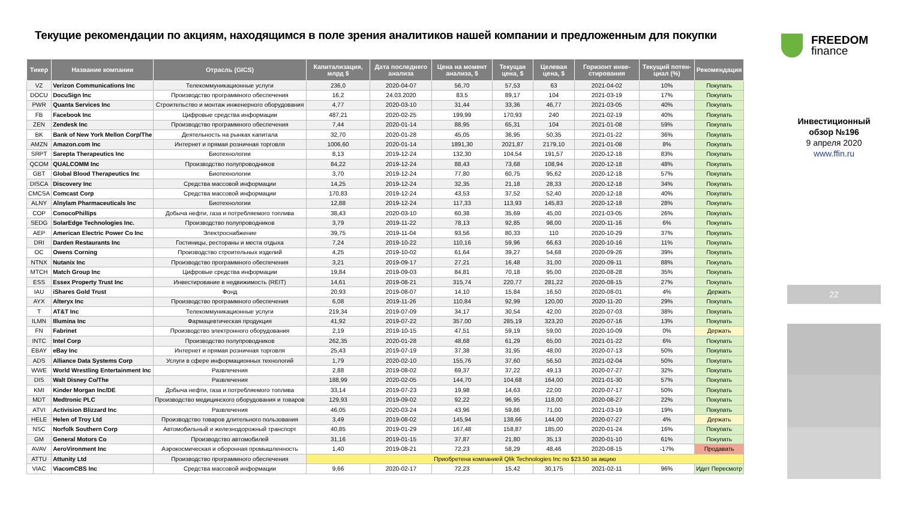Текущие рекомендации по акциям, находящимся в поле зрения аналитиков нашей компании и предложенным для покупки
FREEDOM
finance
Инвестиционный
обзор №196
9 апреля 2020
www.ffin.ru
22
| Тикер | Название компании | Отрасль (GICS) | Капитализация, млрд $ | Дата последнего анализа | Цена на момент анализа, $ | Текущая цена, $ | Целевая цена, $ | Горизонт инве-стирования | Текущий потен-циал (%) | Рекомендация |
| --- | --- | --- | --- | --- | --- | --- | --- | --- | --- | --- |
| VZ | Verizon Communications Inc | Телекоммуникационные услуги | 236,0 | 2020-04-07 | 56,70 | 57,53 | 63 | 2021-04-02 | 10% | Покупать |
| DOCU | DocuSign Inc | Производство программного обеспечения | 16,2 | 24.03.2020 | 83.5 | 89,17 | 104 | 2021-03-19 | 17% | Покупать |
| PWR | Quanta Services Inc | Строительство и монтаж инженерного оборудования | 4,77 | 2020-03-10 | 31,44 | 33,36 | 46,77 | 2021-03-05 | 40% | Покупать |
| FB | Facebook Inc | Цифровые средства информации | 487,21 | 2020-02-25 | 199,99 | 170,93 | 240 | 2021-02-19 | 40% | Покупать |
| ZEN | Zendesk Inc | Производство программного обеспечения | 7,44 | 2020-01-14 | 88,95 | 65,31 | 104 | 2021-01-08 | 59% | Покупать |
| BK | Bank of New York Mellon Corp/The | Деятельность на рынках капитала | 32,70 | 2020-01-28 | 45,05 | 36,95 | 50,35 | 2021-01-22 | 36% | Покупать |
| AMZN | Amazon.com Inc | Интернет и прямая розничная торговля | 1006,60 | 2020-01-14 | 1891,30 | 2021,87 | 2179,10 | 2021-01-08 | 8% | Покупать |
| SRPT | Sarepta Therapeutics Inc | Биотехнологии | 8,13 | 2019-12-24 | 132,30 | 104,54 | 191,57 | 2020-12-18 | 83% | Покупать |
| QCOM | QUALCOMM Inc | Производство полупроводников | 84,22 | 2019-12-24 | 88,43 | 73,68 | 108,94 | 2020-12-18 | 48% | Покупать |
| GBT | Global Blood Therapeutics Inc | Биотехнологии | 3,70 | 2019-12-24 | 77,80 | 60,75 | 95,62 | 2020-12-18 | 57% | Покупать |
| DISCA | Discovery Inc | Средства массовой информации | 14,25 | 2019-12-24 | 32,35 | 21,18 | 28,33 | 2020-12-18 | 34% | Покупать |
| CMCSA | Comcast Corp | Средства массовой информации | 170,83 | 2019-12-24 | 43,53 | 37,52 | 52,40 | 2020-12-18 | 40% | Покупать |
| ALNY | Alnylam Pharmaceuticals Inc | Биотехнологии | 12,88 | 2019-12-24 | 117,33 | 113,93 | 145,83 | 2020-12-18 | 28% | Покупать |
| COP | ConocoPhillips | Добыча нефти, газа и потребляемого топлива | 38,43 | 2020-03-10 | 60,38 | 35,69 | 45,00 | 2021-03-05 | 26% | Покупать |
| SEDG | SolarEdge Technologies Inc. | Производство полупроводников | 3,79 | 2019-11-22 | 78,13 | 92,85 | 98,00 | 2020-11-16 | 6% | Покупать |
| AEP | American Electric Power Co Inc | Электроснабжение | 39,75 | 2019-11-04 | 93,56 | 80,33 | 110 | 2020-10-29 | 37% | Покупать |
| DRI | Darden Restaurants Inc | Гостиницы, рестораны и места отдыха | 7,24 | 2019-10-22 | 110,16 | 59,96 | 66,63 | 2020-10-16 | 11% | Покупать |
| OC | Owens Corning | Производство строительных изделий | 4,25 | 2019-10-02 | 61,64 | 39,27 | 54,68 | 2020-09-26 | 39% | Покупать |
| NTNX | Nutanix Inc | Производство программного обеспечения | 3,21 | 2019-09-17 | 27,21 | 16,48 | 31,00 | 2020-09-11 | 88% | Покупать |
| MTCH | Match Group Inc | Цифровые средства информации | 19,84 | 2019-09-03 | 84,81 | 70,18 | 95,00 | 2020-08-28 | 35% | Покупать |
| ESS | Essex Property Trust Inc | Инвестирование в недвижимость (REIT) | 14,61 | 2019-08-21 | 315,74 | 220,77 | 281,22 | 2020-08-15 | 27% | Покупать |
| IAU | iShares Gold Trust | Фонд | 20,93 | 2019-08-07 | 14,10 | 15,84 | 16,50 | 2020-08-01 | 4% | Держать |
| AYX | Alteryx Inc | Производство программного обеспечения | 6,08 | 2019-11-26 | 110,84 | 92,99 | 120,00 | 2020-11-20 | 29% | Покупать |
| T | AT&T Inc | Телекоммуникационные услуги | 219,34 | 2019-07-09 | 34,17 | 30,54 | 42,00 | 2020-07-03 | 38% | Покупать |
| ILMN | Illumina Inc | Фармацевтическая продукция | 41,92 | 2019-07-22 | 357,00 | 285,19 | 323,20 | 2020-07-16 | 13% | Покупать |
| FN | Fabrinet | Производство электронного оборудования | 2,19 | 2019-10-15 | 47,51 | 59,19 | 59,00 | 2020-10-09 | 0% | Держать |
| INTC | Intel Corp | Производство полупроводников | 262,35 | 2020-01-28 | 48,68 | 61,29 | 65,00 | 2021-01-22 | 6% | Покупать |
| EBAY | eBay Inc | Интернет и прямая розничная торговля | 25,43 | 2019-07-19 | 37,38 | 31,95 | 48,00 | 2020-07-13 | 50% | Покупать |
| ADS | Alliance Data Systems Corp | Услуги в сфере информационных технологий | 1,79 | 2020-02-10 | 155,76 | 37,60 | 56,50 | 2021-02-04 | 50% | Покупать |
| WWE | World Wrestling Entertainment Inc | Развлечения | 2,88 | 2019-08-02 | 69,37 | 37,22 | 49,13 | 2020-07-27 | 32% | Покупать |
| DIS | Walt Disney Co/The | Развлечения | 188,99 | 2020-02-05 | 144,70 | 104,68 | 164,00 | 2021-01-30 | 57% | Покупать |
| KMI | Kinder Morgan Inc/DE | Добыча нефти, газа и потребляемого топлива | 33,14 | 2019-07-23 | 19,98 | 14,63 | 22,00 | 2020-07-17 | 50% | Покупать |
| MDT | Medtronic PLC | Производство медицинского оборудования и товаров | 129,93 | 2019-09-02 | 92,22 | 96,95 | 118,00 | 2020-08-27 | 22% | Покупать |
| ATVI | Activision Blizzard Inc | Развлечения | 46,05 | 2020-03-24 | 43,96 | 59,86 | 71,00 | 2021-03-19 | 19% | Покупать |
| HELE | Helen of Troy Ltd | Производство товаров длительного пользования | 3,49 | 2019-08-02 | 145,94 | 138,66 | 144,00 | 2020-07-27 | 4% | Держать |
| NSC | Norfolk Southern Corp | Автомобильный и железнодорожный транспорт | 40,85 | 2019-01-29 | 167,48 | 158,87 | 185,00 | 2020-01-24 | 16% | Покупать |
| GM | General Motors Co | Производство автомобилей | 31,16 | 2019-01-15 | 37,87 | 21,80 | 35,13 | 2020-01-10 | 61% | Покупать |
| AVAV | AeroVironment Inc | Аэрокосмическая и оборонная промышленность | 1,40 | 2019-08-21 | 72,23 | 58,29 | 48,46 | 2020-08-15 | -17% | Продавать |
| ATTU | Attunity Ltd | Производство программного обеспечения | Приобретена компанией Qlik Technologies Inc по $23.50 за акцию | | | | | | | |
| VIAC | ViacomCBS Inc | Средства массовой информации | 9,66 | 2020-02-17 | 72,23 | 15,42 | 30,175 | 2021-02-11 | 96% | Идет Пересмотр |